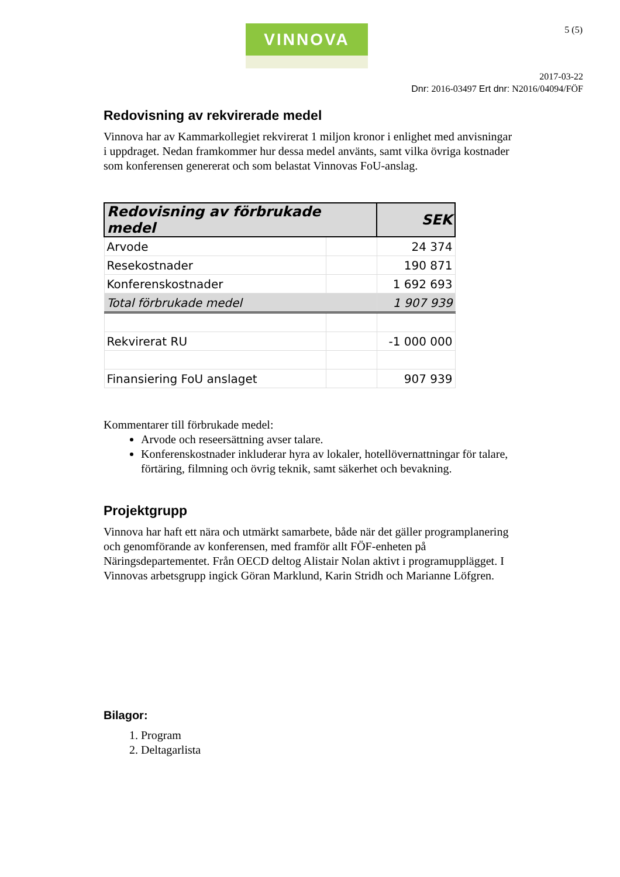VINNOVA 5 (5)
2017-03-22
Dnr: 2016-03497 Ert dnr: N2016/04094/FÖF
Redovisning av rekvirerade medel
Vinnova har av Kammarkollegiet rekvirerat 1 miljon kronor i enlighet med anvisningar i uppdraget. Nedan framkommer hur dessa medel använts, samt vilka övriga kostnader som konferensen genererat och som belastat Vinnovas FoU-anslag.
| Redovisning av förbrukade medel | | SEK |
| --- | --- | --- |
| Arvode | | 24 374 |
| Resekostnader | | 190 871 |
| Konferenskostnader | | 1 692 693 |
| Total förbrukade medel | | 1 907 939 |
| Rekvirerat RU | | -1 000 000 |
| Finansiering FoU anslaget | | 907 939 |
Kommentarer till förbrukade medel:
Arvode och reseersättning avser talare.
Konferenskostnader inkluderar hyra av lokaler, hotellövernattningar för talare, förtäring, filmning och övrig teknik, samt säkerhet och bevakning.
Projektgrupp
Vinnova har haft ett nära och utmärkt samarbete, både när det gäller programplanering och genomförande av konferensen, med framför allt FÖF-enheten på Näringsdepartementet. Från OECD deltog Alistair Nolan aktivt i programupplägget. I Vinnovas arbetsgrupp ingick Göran Marklund, Karin Stridh och Marianne Löfgren.
Bilagor:
1. Program
2. Deltagarlista